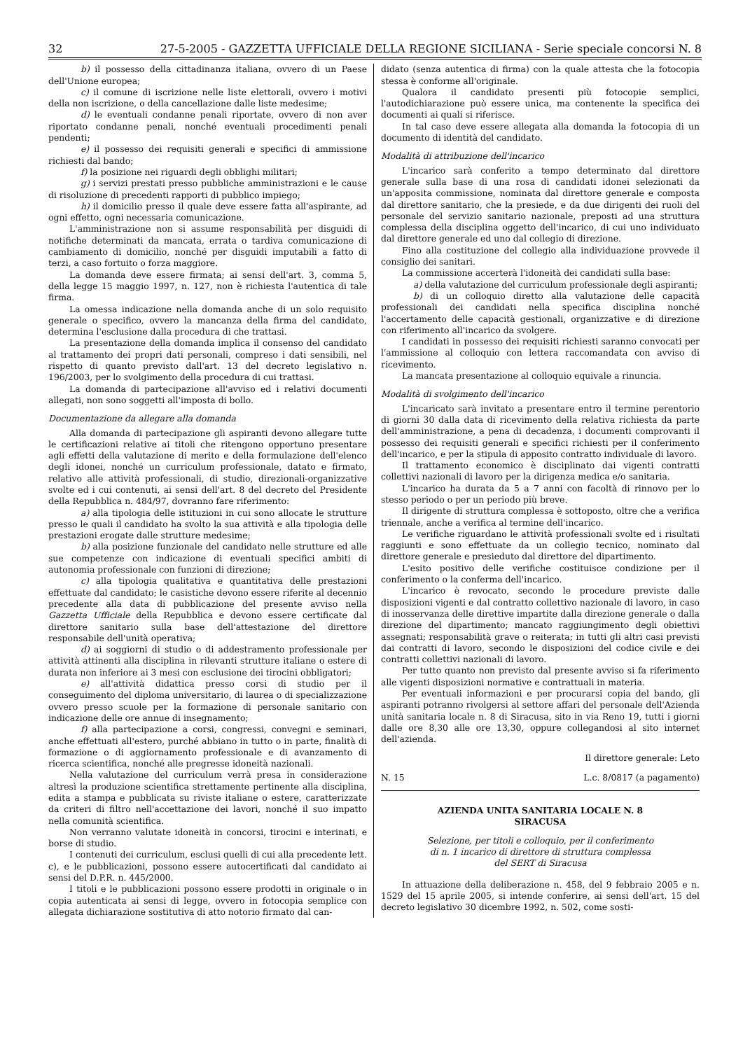32 27-5-2005 - GAZZETTA UFFICIALE DELLA REGIONE SICILIANA - Serie speciale concorsi N. 8
b) il possesso della cittadinanza italiana, ovvero di un Paese dell'Unione europea;
c) il comune di iscrizione nelle liste elettorali, ovvero i motivi della non iscrizione, o della cancellazione dalle liste medesime;
d) le eventuali condanne penali riportate, ovvero di non aver riportato condanne penali, nonché eventuali procedimenti penali pendenti;
e) il possesso dei requisiti generali e specifici di ammissione richiesti dal bando;
f) la posizione nei riguardi degli obblighi militari;
g) i servizi prestati presso pubbliche amministrazioni e le cause di risoluzione di precedenti rapporti di pubblico impiego;
h) il domicilio presso il quale deve essere fatta all'aspirante, ad ogni effetto, ogni necessaria comunicazione.
L'amministrazione non si assume responsabilità per disguidi di notifiche determinati da mancata, errata o tardiva comunicazione di cambiamento di domicilio, nonché per disguidi imputabili a fatto di terzi, a caso fortuito o forza maggiore.
La domanda deve essere firmata; ai sensi dell'art. 3, comma 5, della legge 15 maggio 1997, n. 127, non è richiesta l'autentica di tale firma.
La omessa indicazione nella domanda anche di un solo requisito generale o specifico, ovvero la mancanza della firma del candidato, determina l'esclusione dalla procedura di che trattasi.
La presentazione della domanda implica il consenso del candidato al trattamento dei propri dati personali, compreso i dati sensibili, nel rispetto di quanto previsto dall'art. 13 del decreto legislativo n. 196/2003, per lo svolgimento della procedura di cui trattasi.
La domanda di partecipazione all'avviso ed i relativi documenti allegati, non sono soggetti all'imposta di bollo.
Documentazione da allegare alla domanda
Alla domanda di partecipazione gli aspiranti devono allegare tutte le certificazioni relative ai titoli che ritengono opportuno presentare agli effetti della valutazione di merito e della formulazione dell'elenco degli idonei, nonché un curriculum professionale, datato e firmato, relativo alle attività professionali, di studio, direzionali-organizzative svolte ed i cui contenuti, ai sensi dell'art. 8 del decreto del Presidente della Repubblica n. 484/97, dovranno fare riferimento:
a) alla tipologia delle istituzioni in cui sono allocate le strutture presso le quali il candidato ha svolto la sua attività e alla tipologia delle prestazioni erogate dalle strutture medesime;
b) alla posizione funzionale del candidato nelle strutture ed alle sue competenze con indicazione di eventuali specifici ambiti di autonomia professionale con funzioni di direzione;
c) alla tipologia qualitativa e quantitativa delle prestazioni effettuate dal candidato; le casistiche devono essere riferite al decennio precedente alla data di pubblicazione del presente avviso nella Gazzetta Ufficiale della Repubblica e devono essere certificate dal direttore sanitario sulla base dell'attestazione del direttore responsabile dell'unità operativa;
d) ai soggiorni di studio o di addestramento professionale per attività attinenti alla disciplina in rilevanti strutture italiane o estere di durata non inferiore ai 3 mesi con esclusione dei tirocini obbligatori;
e) all'attività didattica presso corsi di studio per il conseguimento del diploma universitario, di laurea o di specializzazione ovvero presso scuole per la formazione di personale sanitario con indicazione delle ore annue di insegnamento;
f) alla partecipazione a corsi, congressi, convegni e seminari, anche effettuati all'estero, purché abbiano in tutto o in parte, finalità di formazione o di aggiornamento professionale e di avanzamento di ricerca scientifica, nonché alle pregresse idoneità nazionali.
Nella valutazione del curriculum verrà presa in considerazione altresì la produzione scientifica strettamente pertinente alla disciplina, edita a stampa e pubblicata su riviste italiane o estere, caratterizzate da criteri di filtro nell'accettazione dei lavori, nonché il suo impatto nella comunità scientifica.
Non verranno valutate idoneità in concorsi, tirocini e interinati, e borse di studio.
I contenuti dei curriculum, esclusi quelli di cui alla precedente lett. c), e le pubblicazioni, possono essere autocertificati dal candidato ai sensi del D.P.R. n. 445/2000.
I titoli e le pubblicazioni possono essere prodotti in originale o in copia autenticata ai sensi di legge, ovvero in fotocopia semplice con allegata dichiarazione sostitutiva di atto notorio firmato dal can-
didato (senza autentica di firma) con la quale attesta che la fotocopia stessa è conforme all'originale.
Qualora il candidato presenti più fotocopie semplici, l'autodichiarazione può essere unica, ma contenente la specifica dei documenti ai quali si riferisce.
In tal caso deve essere allegata alla domanda la fotocopia di un documento di identità del candidato.
Modalità di attribuzione dell'incarico
L'incarico sarà conferito a tempo determinato dal direttore generale sulla base di una rosa di candidati idonei selezionati da un'apposita commissione, nominata dal direttore generale e composta dal direttore sanitario, che la presiede, e da due dirigenti dei ruoli del personale del servizio sanitario nazionale, preposti ad una struttura complessa della disciplina oggetto dell'incarico, di cui uno individuato dal direttore generale ed uno dal collegio di direzione.
Fino alla costituzione del collegio alla individuazione provvede il consiglio dei sanitari.
La commissione accerterà l'idoneità dei candidati sulla base:
a) della valutazione del curriculum professionale degli aspiranti;
b) di un colloquio diretto alla valutazione delle capacità professionali dei candidati nella specifica disciplina nonché l'accertamento delle capacità gestionali, organizzative e di direzione con riferimento all'incarico da svolgere.
I candidati in possesso dei requisiti richiesti saranno convocati per l'ammissione al colloquio con lettera raccomandata con avviso di ricevimento.
La mancata presentazione al colloquio equivale a rinuncia.
Modalità di svolgimento dell'incarico
L'incaricato sarà invitato a presentare entro il termine perentorio di giorni 30 dalla data di ricevimento della relativa richiesta da parte dell'amministrazione, a pena di decadenza, i documenti comprovanti il possesso dei requisiti generali e specifici richiesti per il conferimento dell'incarico, e per la stipula di apposito contratto individuale di lavoro.
Il trattamento economico è disciplinato dai vigenti contratti collettivi nazionali di lavoro per la dirigenza medica e/o sanitaria.
L'incarico ha durata da 5 a 7 anni con facoltà di rinnovo per lo stesso periodo o per un periodo più breve.
Il dirigente di struttura complessa è sottoposto, oltre che a verifica triennale, anche a verifica al termine dell'incarico.
Le verifiche riguardano le attività professionali svolte ed i risultati raggiunti e sono effettuate da un collegio tecnico, nominato dal direttore generale e presieduto dal direttore del dipartimento.
L'esito positivo delle verifiche costituisce condizione per il conferimento o la conferma dell'incarico.
L'incarico è revocato, secondo le procedure previste dalle disposizioni vigenti e dal contratto collettivo nazionale di lavoro, in caso di inosservanza delle direttive impartite dalla direzione generale o dalla direzione del dipartimento; mancato raggiungimento degli obiettivi assegnati; responsabilità grave o reiterata; in tutti gli altri casi previsti dai contratti di lavoro, secondo le disposizioni del codice civile e dei contratti collettivi nazionali di lavoro.
Per tutto quanto non previsto dal presente avviso si fa riferimento alle vigenti disposizioni normative e contrattuali in materia.
Per eventuali informazioni e per procurarsi copia del bando, gli aspiranti potranno rivolgersi al settore affari del personale dell'Azienda unità sanitaria locale n. 8 di Siracusa, sito in via Reno 19, tutti i giorni dalle ore 8,30 alle ore 13,30, oppure collegandosi al sito internet dell'azienda.
Il direttore generale: Leto
N. 15 L.c. 8/0817 (a pagamento)
AZIENDA UNITA SANITARIA LOCALE N. 8
SIRACUSA
Selezione, per titoli e colloquio, per il conferimento
di n. 1 incarico di direttore di struttura complessa
del SERT di Siracusa
In attuazione della deliberazione n. 458, del 9 febbraio 2005 e n. 1529 del 15 aprile 2005, si intende conferire, ai sensi dell'art. 15 del decreto legislativo 30 dicembre 1992, n. 502, come sosti-